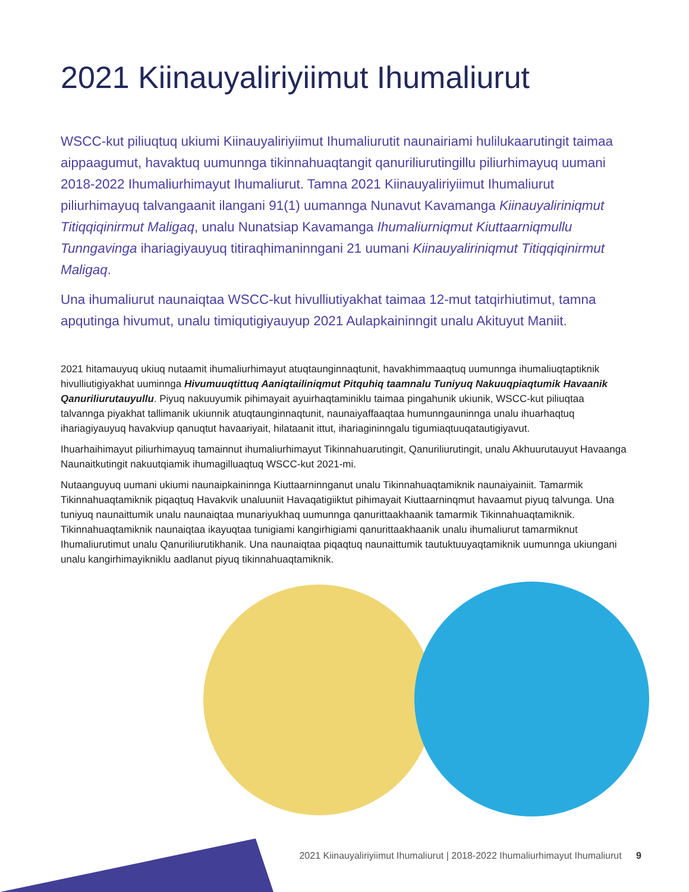2021 Kiinauyaliriyiimut Ihumaliurut
WSCC-kut piliuqtuq ukiumi Kiinauyaliriyiimut Ihumaliurutit naunairiami hulilukaarutingit taimaa aippaagumut, havaktuq uumunnga tikinnahuaqtangit qanuriliurutingillu piliurhimayuq uumani 2018-2022 Ihumaliurhimayut Ihumaliurut. Tamna 2021 Kiinauyaliriyiimut Ihumaliurut piliurhimayuq talvangaanit ilangani 91(1) uumannga Nunavut Kavamanga Kiinauyaliriniqmut Titiqqiqinirmut Maligaq, unalu Nunatsiap Kavamanga Ihumaliurniqmut Kiuttaarniqmullu Tunngavinga ihariagiyauyuq titiraqhimaninngani 21 uumani Kiinauyaliriniqmut Titiqqiqinirmut Maligaq.
Una ihumaliurut naunaiqtaa WSCC-kut hivulliutiyakhat taimaa 12-mut tatqirhiutimut, tamna apqutinga hivumut, unalu timiqutigiyauyup 2021 Aulapkaininngit unalu Akituyut Maniit.
2021 hitamauyuq ukiuq nutaamit ihumaliurhimayut atuqtaunginnaqtunit, havakhimmaaqtuq uumunnga ihumaliuqtaptiknik hivulliutigiyakhat uuminnga Hivumuuqtittuq Aaniqtailiniqmut Pitquhiq taamnalu Tuniyuq Nakuuqpiaqtumik Havaanik Qanuriliurutauyullu. Piyuq nakuuyumik pihimayait ayuirhaqtaminiklu taimaa pingahunik ukiunik, WSCC-kut piliuqtaa talvannga piyakhat tallimanik ukiunnik atuqtaunginnaqtunit, naunaiyaffaaqtaa humunngauninnga unalu ihuarhaqtuq ihariagiyauyuq havakviup qanuqtut havaariyait, hilataanit ittut, ihariagininngalu tigumiaqtuuqatautigiyavut.
Ihuarhaihimayut piliurhimayuq tamainnut ihumaliurhimayut Tikinnahuarutingit, Qanuriliurutingit, unalu Akhuurutauyut Havaanga Naunaitkutingit nakuutqiamik ihumagilluaqtuq WSCC-kut 2021-mi.
Nutaanguyuq uumani ukiumi naunaipkaininnga Kiuttaarninnganut unalu Tikinnahuaqtamiknik naunaiyainiit. Tamarmik Tikinnahuaqtamiknik piqaqtuq Havakvik unaluuniit Havaqatigiiktut pihimayait Kiuttaarninqmut havaamut piyuq talvunga. Una tuniyuq naunaittumik unalu naunaiqtaa munariyukhaq uumunnga qanurittaakhaanik tamarmik Tikinnahuaqtamiknik. Tikinnahuaqtamiknik naunaiqtaa ikayuqtaa tunigiami kangirhigiami qanurittaakhaanik unalu ihumaliurut tamarmiknut Ihumaliurutimut unalu Qanuriliurutikhanik. Una naunaiqtaa piqaqtuq naunaittumik tautuktuuyaqtamiknik uumunnga ukiungani unalu kangirhimayikniklu aadlanut piyuq tikinnahuaqtamiknik.
2021 Kiinauyaliriyiimut Ihumaliurut | 2018-2022 Ihumaliurhimayut Ihumaliurut 9